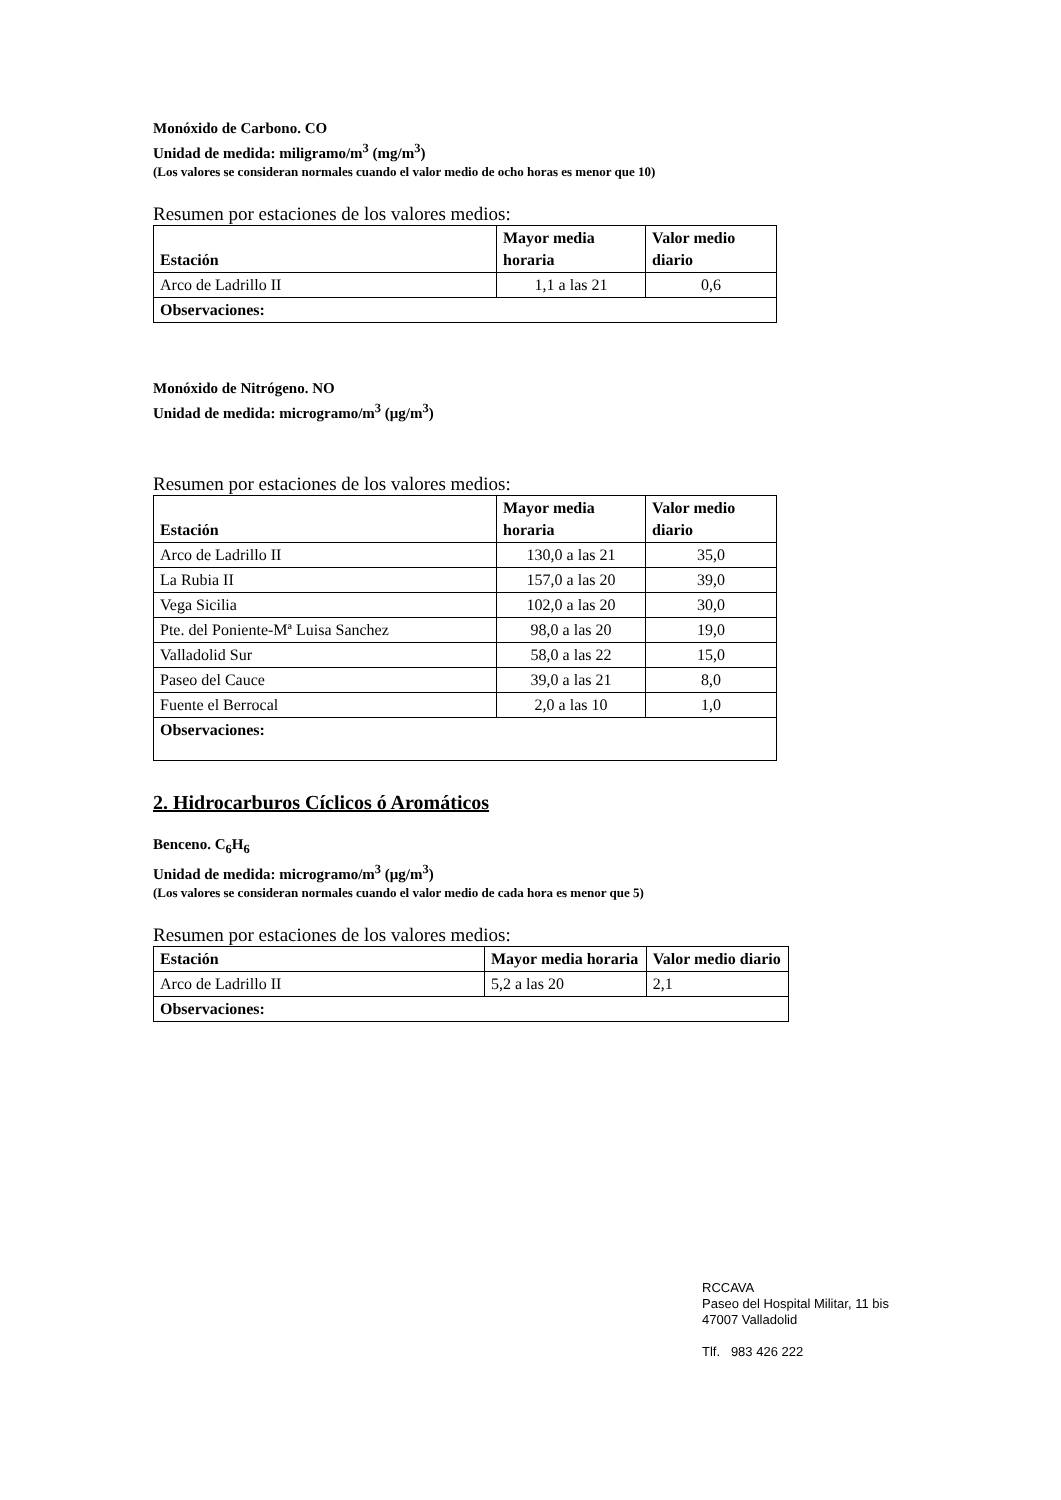Monóxido de Carbono. CO
Unidad de medida: miligramo/m<sup>3</sup> (mg/m<sup>3</sup>)
(Los valores se consideran normales cuando el valor medio de ocho horas es menor que 10)
Resumen por estaciones de los valores medios:
| Estación | Mayor media horaria | Valor medio diario |
| --- | --- | --- |
| Arco de Ladrillo II | 1,1 a las 21 | 0,6 |
| Observaciones: | | |
Monóxido de Nitrógeno. NO
Unidad de medida: microgramo/m<sup>3</sup> (μg/m<sup>3</sup>)
Resumen por estaciones de los valores medios:
| Estación | Mayor media horaria | Valor medio diario |
| --- | --- | --- |
| Arco de Ladrillo II | 130,0 a las 21 | 35,0 |
| La Rubia II | 157,0 a las 20 | 39,0 |
| Vega Sicilia | 102,0 a las 20 | 30,0 |
| Pte. del Poniente-Mª Luisa Sanchez | 98,0 a las 20 | 19,0 |
| Valladolid Sur | 58,0 a las 22 | 15,0 |
| Paseo del Cauce | 39,0 a las 21 | 8,0 |
| Fuente el Berrocal | 2,0 a las 10 | 1,0 |
| Observaciones: | | |
2. Hidrocarburos Cíclicos ó Aromáticos
Benceno. C<sub>6</sub>H<sub>6</sub>
Unidad de medida: microgramo/m<sup>3</sup> (μg/m<sup>3</sup>)
(Los valores se consideran normales cuando el valor medio de cada hora es menor que 5)
Resumen por estaciones de los valores medios:
| Estación | Mayor media horaria | Valor medio diario |
| --- | --- | --- |
| Arco de Ladrillo II | 5,2 a las 20 | 2,1 |
| Observaciones: | | |
RCCAVA
Paseo del Hospital Militar, 11 bis
47007 Valladolid
Tlf. 983 426 222